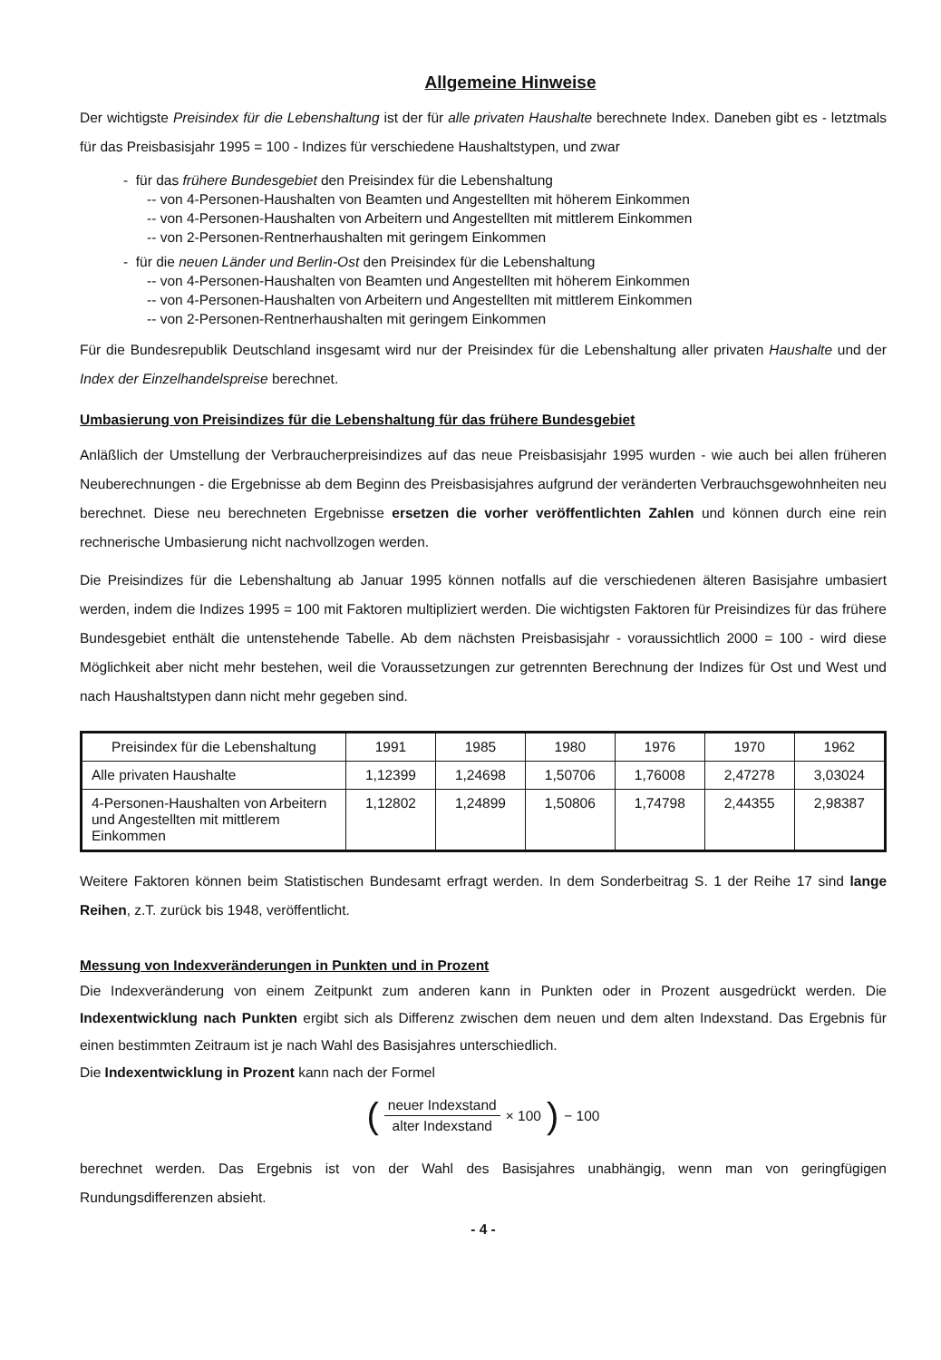Allgemeine Hinweise
Der wichtigste Preisindex für die Lebenshaltung ist der für alle privaten Haushalte berechnete Index. Daneben gibt es - letztmals für das Preisbasisjahr 1995 = 100 - Indizes für verschiedene Haushaltstypen, und zwar
- für das frühere Bundesgebiet den Preisindex für die Lebenshaltung
-- von 4-Personen-Haushalten von Beamten und Angestellten mit höherem Einkommen
-- von 4-Personen-Haushalten von Arbeitern und Angestellten mit mittlerem Einkommen
-- von 2-Personen-Rentnerhaushalten mit geringem Einkommen
- für die neuen Länder und Berlin-Ost den Preisindex für die Lebenshaltung
-- von 4-Personen-Haushalten von Beamten und Angestellten mit höherem Einkommen
-- von 4-Personen-Haushalten von Arbeitern und Angestellten mit mittlerem Einkommen
-- von 2-Personen-Rentnerhaushalten mit geringem Einkommen
Für die Bundesrepublik Deutschland insgesamt wird nur der Preisindex für die Lebenshaltung aller privaten Haushalte und der Index der Einzelhandelspreise berechnet.
Umbasierung von Preisindizes für die Lebenshaltung für das frühere Bundesgebiet
Anläßlich der Umstellung der Verbraucherpreisindizes auf das neue Preisbasisjahr 1995 wurden - wie auch bei allen früheren Neuberechnungen - die Ergebnisse ab dem Beginn des Preisbasisjahres aufgrund der veränderten Verbrauchsgewohnheiten neu berechnet. Diese neu berechneten Ergebnisse ersetzen die vorher veröffentlichten Zahlen und können durch eine rein rechnerische Umbasierung nicht nachvollzogen werden.
Die Preisindizes für die Lebenshaltung ab Januar 1995 können notfalls auf die verschiedenen älteren Basisjahre umbasiert werden, indem die Indizes 1995 = 100 mit Faktoren multipliziert werden. Die wichtigsten Faktoren für Preisindizes für das frühere Bundesgebiet enthält die untenstehende Tabelle. Ab dem nächsten Preisbasisjahr - voraussichtlich 2000 = 100 - wird diese Möglichkeit aber nicht mehr bestehen, weil die Voraussetzungen zur getrennten Berechnung der Indizes für Ost und West und nach Haushaltstypen dann nicht mehr gegeben sind.
| Preisindex für die Lebenshaltung | 1991 | 1985 | 1980 | 1976 | 1970 | 1962 |
| --- | --- | --- | --- | --- | --- | --- |
| Alle privaten Haushalte | 1,12399 | 1,24698 | 1,50706 | 1,76008 | 2,47278 | 3,03024 |
| 4-Personen-Haushalten von Arbeitern und Angestellten mit mittlerem Einkommen | 1,12802 | 1,24899 | 1,50806 | 1,74798 | 2,44355 | 2,98387 |
Weitere Faktoren können beim Statistischen Bundesamt erfragt werden. In dem Sonderbeitrag S. 1 der Reihe 17 sind lange Reihen, z.T. zurück bis 1948, veröffentlicht.
Messung von Indexveränderungen in Punkten und in Prozent
Die Indexveränderung von einem Zeitpunkt zum anderen kann in Punkten oder in Prozent ausgedrückt werden. Die Indexentwicklung nach Punkten ergibt sich als Differenz zwischen dem neuen und dem alten Indexstand. Das Ergebnis für einen bestimmten Zeitraum ist je nach Wahl des Basisjahres unterschiedlich.
Die Indexentwicklung in Prozent kann nach der Formel
(neuer Indexstand alter Indexstand × 100) − 100
berechnet werden. Das Ergebnis ist von der Wahl des Basisjahres unabhängig, wenn man von geringfügigen Rundungsdifferenzen absieht.
- 4 -